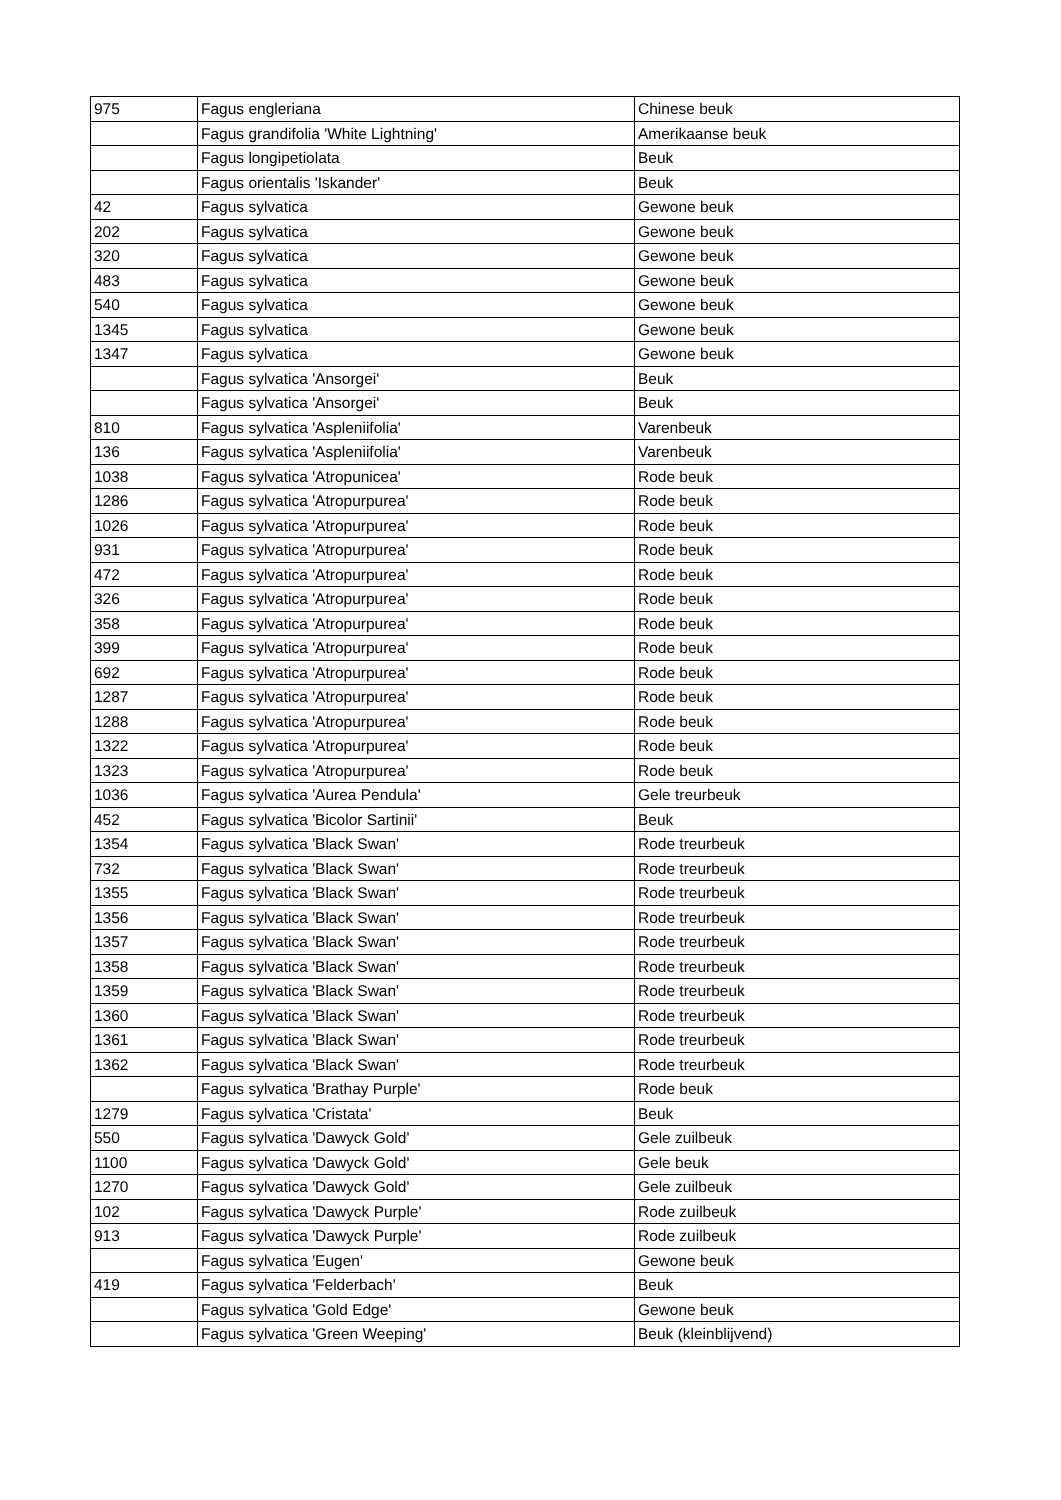| 975 | Fagus engleriana | Chinese beuk |
| | Fagus grandifolia 'White Lightning' | Amerikaanse beuk |
| | Fagus longipetiolata | Beuk |
| | Fagus orientalis 'Iskander' | Beuk |
| 42 | Fagus sylvatica | Gewone beuk |
| 202 | Fagus sylvatica | Gewone beuk |
| 320 | Fagus sylvatica | Gewone beuk |
| 483 | Fagus sylvatica | Gewone beuk |
| 540 | Fagus sylvatica | Gewone beuk |
| 1345 | Fagus sylvatica | Gewone beuk |
| 1347 | Fagus sylvatica | Gewone beuk |
| | Fagus sylvatica 'Ansorgei' | Beuk |
| | Fagus sylvatica 'Ansorgei' | Beuk |
| 810 | Fagus sylvatica 'Aspleniifolia' | Varenbeuk |
| 136 | Fagus sylvatica 'Aspleniifolia' | Varenbeuk |
| 1038 | Fagus sylvatica 'Atropunicea' | Rode beuk |
| 1286 | Fagus sylvatica 'Atropurpurea' | Rode beuk |
| 1026 | Fagus sylvatica 'Atropurpurea' | Rode beuk |
| 931 | Fagus sylvatica 'Atropurpurea' | Rode beuk |
| 472 | Fagus sylvatica 'Atropurpurea' | Rode beuk |
| 326 | Fagus sylvatica 'Atropurpurea' | Rode beuk |
| 358 | Fagus sylvatica 'Atropurpurea' | Rode beuk |
| 399 | Fagus sylvatica 'Atropurpurea' | Rode beuk |
| 692 | Fagus sylvatica 'Atropurpurea' | Rode beuk |
| 1287 | Fagus sylvatica 'Atropurpurea' | Rode beuk |
| 1288 | Fagus sylvatica 'Atropurpurea' | Rode beuk |
| 1322 | Fagus sylvatica 'Atropurpurea' | Rode beuk |
| 1323 | Fagus sylvatica 'Atropurpurea' | Rode beuk |
| 1036 | Fagus sylvatica 'Aurea Pendula' | Gele treurbeuk |
| 452 | Fagus sylvatica 'Bicolor Sartinii' | Beuk |
| 1354 | Fagus sylvatica 'Black Swan' | Rode treurbeuk |
| 732 | Fagus sylvatica 'Black Swan' | Rode treurbeuk |
| 1355 | Fagus sylvatica 'Black Swan' | Rode treurbeuk |
| 1356 | Fagus sylvatica 'Black Swan' | Rode treurbeuk |
| 1357 | Fagus sylvatica 'Black Swan' | Rode treurbeuk |
| 1358 | Fagus sylvatica 'Black Swan' | Rode treurbeuk |
| 1359 | Fagus sylvatica 'Black Swan' | Rode treurbeuk |
| 1360 | Fagus sylvatica 'Black Swan' | Rode treurbeuk |
| 1361 | Fagus sylvatica 'Black Swan' | Rode treurbeuk |
| 1362 | Fagus sylvatica 'Black Swan' | Rode treurbeuk |
| | Fagus sylvatica 'Brathay Purple' | Rode beuk |
| 1279 | Fagus sylvatica 'Cristata' | Beuk |
| 550 | Fagus sylvatica 'Dawyck Gold' | Gele zuilbeuk |
| 1100 | Fagus sylvatica 'Dawyck Gold' | Gele beuk |
| 1270 | Fagus sylvatica 'Dawyck Gold' | Gele zuilbeuk |
| 102 | Fagus sylvatica 'Dawyck Purple' | Rode zuilbeuk |
| 913 | Fagus sylvatica 'Dawyck Purple' | Rode zuilbeuk |
| | Fagus sylvatica 'Eugen' | Gewone beuk |
| 419 | Fagus sylvatica 'Felderbach' | Beuk |
| | Fagus sylvatica 'Gold Edge' | Gewone beuk |
| | Fagus sylvatica 'Green Weeping' | Beuk (kleinblijvend) |